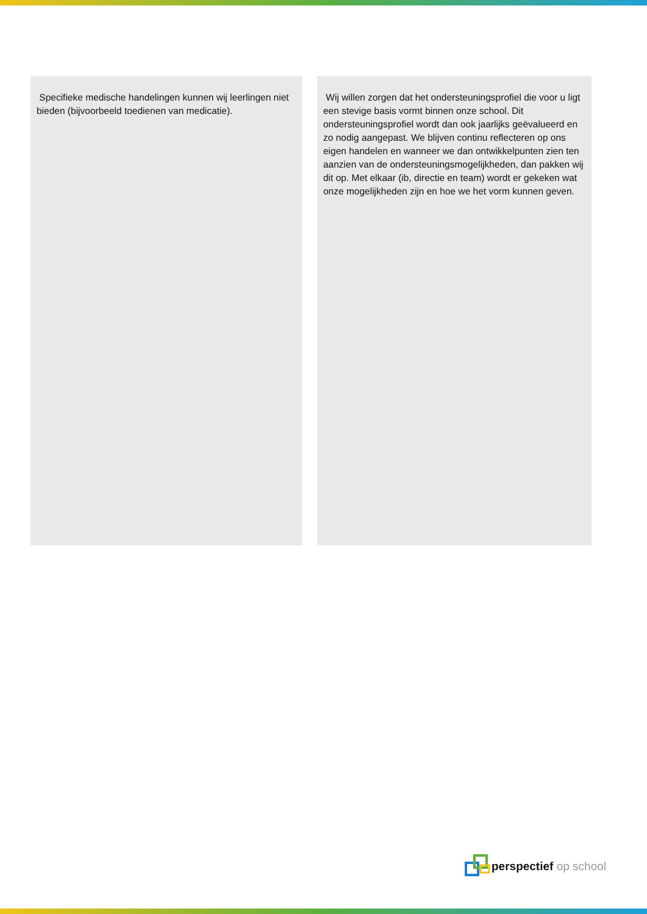Specifieke medische handelingen kunnen wij leerlingen niet bieden (bijvoorbeeld toedienen van medicatie).
Wij willen zorgen dat het ondersteuningsprofiel die voor u ligt een stevige basis vormt binnen onze school. Dit ondersteuningsprofiel wordt dan ook jaarlijks geëvalueerd en zo nodig aangepast. We blijven continu reflecteren op ons eigen handelen en wanneer we dan ontwikkelpunten zien ten aanzien van de ondersteuningsmogelijkheden, dan pakken wij dit op. Met elkaar (ib, directie en team) wordt er gekeken wat onze mogelijkheden zijn en hoe we het vorm kunnen geven.
perspectief op school